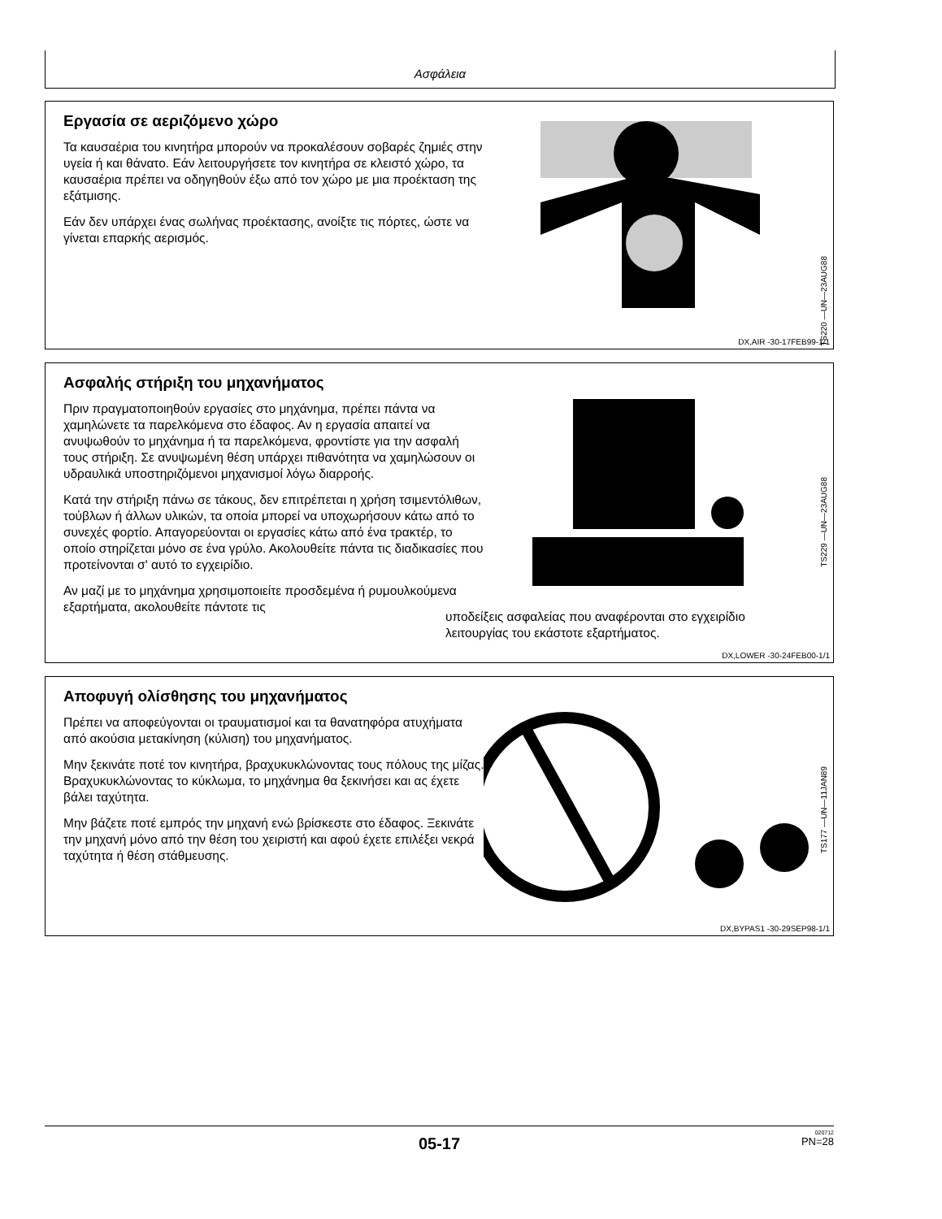Ασφάλεια
Εργασία σε αεριζόμενο χώρο
Τα καυσαέρια του κινητήρα μπορούν να προκαλέσουν σοβαρές ζημιές στην υγεία ή και θάνατο. Εάν λειτουργήσετε τον κινητήρα σε κλειστό χώρο, τα καυσαέρια πρέπει να οδηγηθούν έξω από τον χώρο με μια προέκταση της εξάτμισης.
Εάν δεν υπάρχει ένας σωλήνας προέκτασης, ανοίξτε τις πόρτες, ώστε να γίνεται επαρκής αερισμός.
TS220 —UN—23AUG88
DX,AIR -30-17FEB99-1/1
Ασφαλής στήριξη του μηχανήματος
Πριν πραγματοποιηθούν εργασίες στο μηχάνημα, πρέπει πάντα να χαμηλώνετε τα παρελκόμενα στο έδαφος. Αν η εργασία απαιτεί να ανυψωθούν το μηχάνημα ή τα παρελκόμενα, φροντίστε για την ασφαλή τους στήριξη. Σε ανυψωμένη θέση υπάρχει πιθανότητα να χαμηλώσουν οι υδραυλικά υποστηριζόμενοι μηχανισμοί λόγω διαρροής.
Κατά την στήριξη πάνω σε τάκους, δεν επιτρέπεται η χρήση τσιμεντόλιθων, τούβλων ή άλλων υλικών, τα οποία μπορεί να υποχωρήσουν κάτω από το συνεχές φορτίο. Απαγορεύονται οι εργασίες κάτω από ένα τρακτέρ, το οποίο στηρίζεται μόνο σε ένα γρύλο. Ακολουθείτε πάντα τις διαδικασίες που προτείνονται σ' αυτό το εγχειρίδιο.
Αν μαζί με το μηχάνημα χρησιμοποιείτε προσδεμένα ή ρυμουλκούμενα εξαρτήματα, ακολουθείτε πάντοτε τις
TS229 —UN—23AUG88
υποδείξεις ασφαλείας που αναφέρονται στο εγχειρίδιο λειτουργίας του εκάστοτε εξαρτήματος.
DX,LOWER -30-24FEB00-1/1
Αποφυγή ολίσθησης του μηχανήματος
Πρέπει να αποφεύγονται οι τραυματισμοί και τα θανατηφόρα ατυχήματα από ακούσια μετακίνηση (κύλιση) του μηχανήματος.
Μην ξεκινάτε ποτέ τον κινητήρα, βραχυκυκλώνοντας τους πόλους της μίζας. Βραχυκυκλώνοντας το κύκλωμα, το μηχάνημα θα ξεκινήσει και ας έχετε βάλει ταχύτητα.
Μην βάζετε ποτέ εμπρός την μηχανή ενώ βρίσκεστε στο έδαφος. Ξεκινάτε την μηχανή μόνο από την θέση του χειριστή και αφού έχετε επιλέξει νεκρά ταχύτητα ή θέση στάθμευσης.
TS177 —UN—11JAN89
DX,BYPAS1 -30-29SEP98-1/1
05-17
020712
PN=28